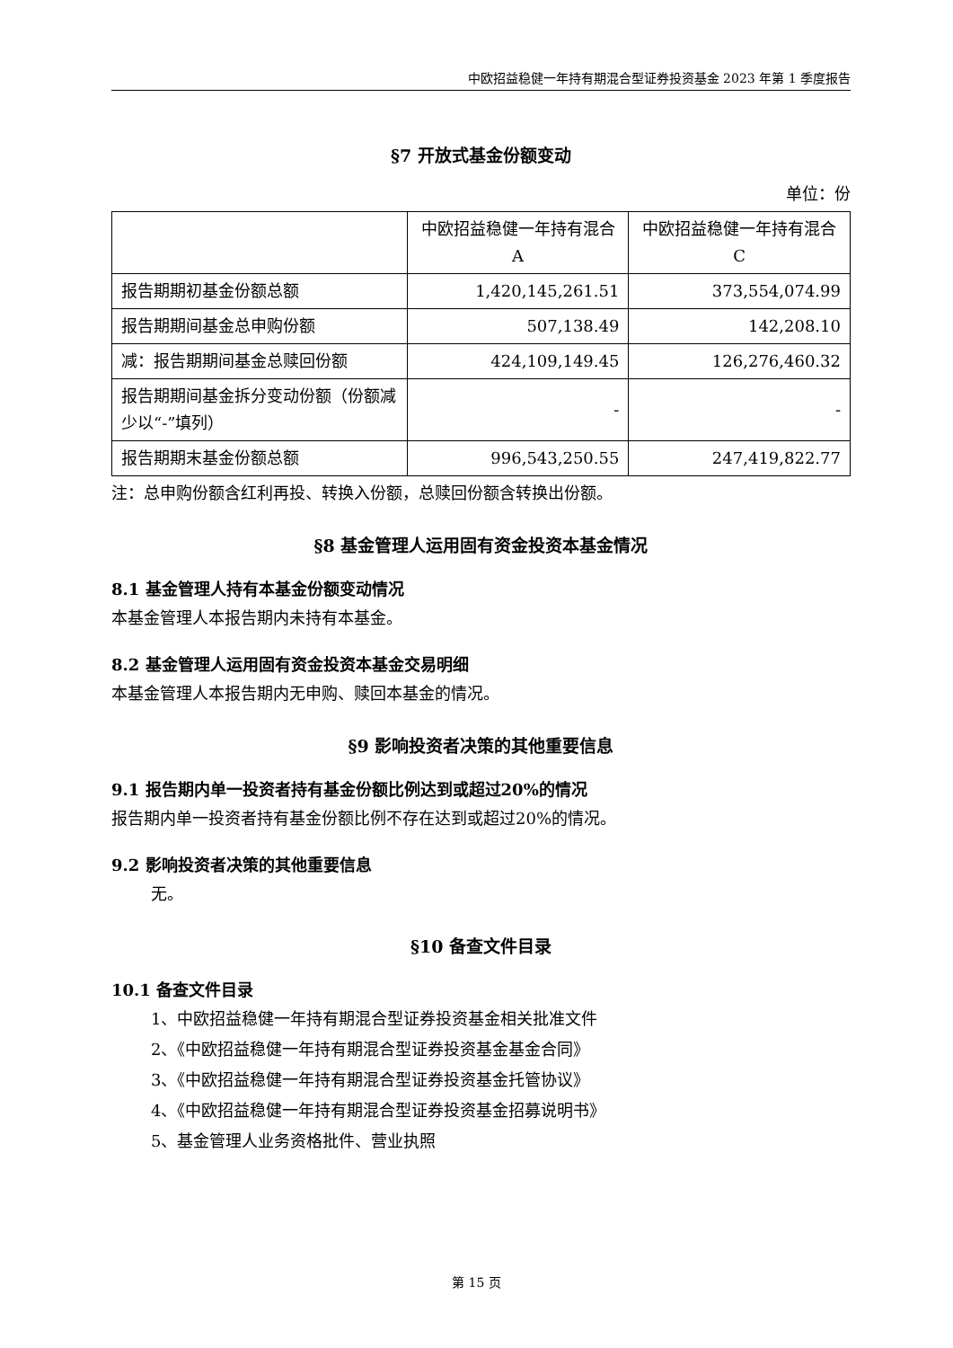中欧招益稳健一年持有期混合型证券投资基金 2023 年第 1 季度报告
§7 开放式基金份额变动
单位：份
| | 中欧招益稳健一年持有混合A | 中欧招益稳健一年持有混合C |
| 报告期期初基金份额总额 | 1,420,145,261.51 | 373,554,074.99 |
| 报告期期间基金总申购份额 | 507,138.49 | 142,208.10 |
| 减：报告期期间基金总赎回份额 | 424,109,149.45 | 126,276,460.32 |
| 报告期期间基金拆分变动份额（份额减少以“-”填列） | - | - |
| 报告期期末基金份额总额 | 996,543,250.55 | 247,419,822.77 |
注：总申购份额含红利再投、转换入份额，总赎回份额含转换出份额。
§8 基金管理人运用固有资金投资本基金情况
8.1 基金管理人持有本基金份额变动情况
本基金管理人本报告期内未持有本基金。
8.2 基金管理人运用固有资金投资本基金交易明细
本基金管理人本报告期内无申购、赎回本基金的情况。
§9 影响投资者决策的其他重要信息
9.1 报告期内单一投资者持有基金份额比例达到或超过20%的情况
报告期内单一投资者持有基金份额比例不存在达到或超过20%的情况。
9.2 影响投资者决策的其他重要信息
无。
§10 备查文件目录
10.1 备查文件目录
1、中欧招益稳健一年持有期混合型证券投资基金相关批准文件
2、《中欧招益稳健一年持有期混合型证券投资基金基金合同》
3、《中欧招益稳健一年持有期混合型证券投资基金托管协议》
4、《中欧招益稳健一年持有期混合型证券投资基金招募说明书》
5、基金管理人业务资格批件、营业执照
第 15 页